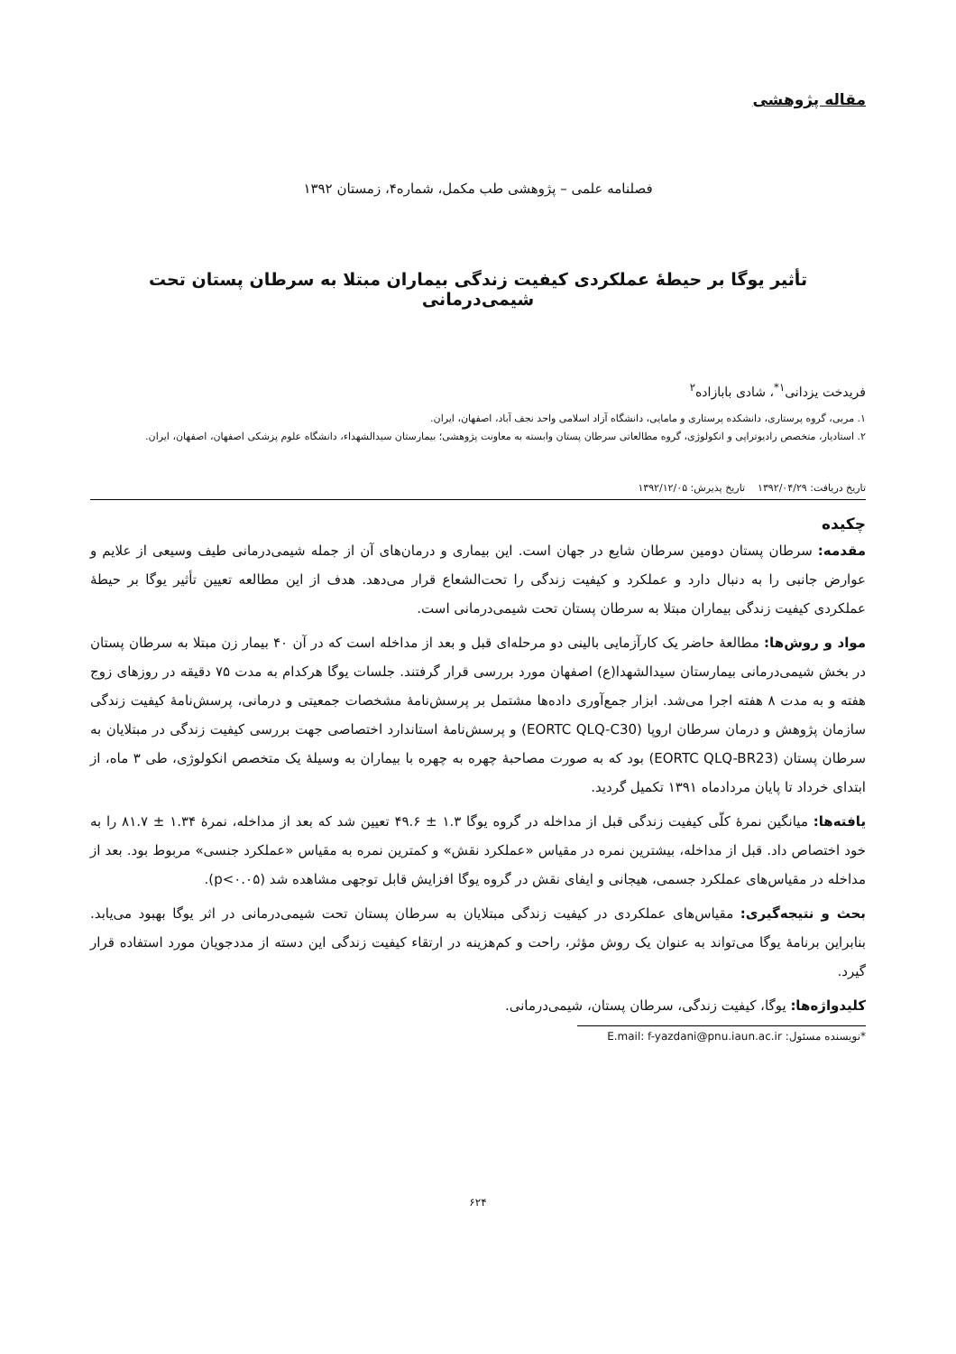مقاله پژوهشی
فصلنامه علمی – پژوهشی طب مکمل، شماره۴، زمستان ۱۳۹۲
تأثیر یوگا بر حیطهٔ عملکردی کیفیت زندگی بیماران مبتلا به سرطان پستان تحت شیمی‌درمانی
فریدخت یزدانی<sup>۱*</sup>، شادی بابازاده<sup>۲</sup>
۱. مربی، گروه پرستاری، دانشکده پرستاری و مامایی، دانشگاه آزاد اسلامی واحد نجف آباد، اصفهان، ایران.
۲. استادیار، متخصص رادیوتراپی و انکولوژی، گروه مطالعاتی سرطان پستان وابسته به معاونت پژوهشی؛ بیمارستان سیدالشهداء، دانشگاه علوم پزشکی اصفهان، اصفهان، ایران.
تاریخ دریافت: ۱۳۹۲/۰۴/۲۹ تاریخ پذیرش: ۱۳۹۲/۱۲/۰۵
چکیده
مقدمه: سرطان پستان دومین سرطان شایع در جهان است. این بیماری و درمان‌های آن از جمله شیمی‌درمانی طیف وسیعی از علایم و عوارض جانبی را به دنبال دارد و عملکرد و کیفیت زندگی را تحت‌الشعاع قرار می‌دهد. هدف از این مطالعه تعیین تأثیر یوگا بر حیطهٔ عملکردی کیفیت زندگی بیماران مبتلا به سرطان پستان تحت شیمی‌درمانی است.
مواد و روش‌ها: مطالعهٔ حاضر یک کارآزمایی بالینی دو مرحله‌ای قبل و بعد از مداخله است که در آن ۴۰ بیمار زن مبتلا به سرطان پستان در بخش شیمی‌درمانی بیمارستان سیدالشهدا(ع) اصفهان مورد بررسی قرار گرفتند. جلسات یوگا هرکدام به مدت ۷۵ دقیقه در روزهای زوج هفته و به مدت ۸ هفته اجرا می‌شد. ابزار جمع‌آوری داده‌ها مشتمل بر پرسش‌نامهٔ مشخصات جمعیتی و درمانی، پرسش‌نامهٔ کیفیت زندگی سازمان پژوهش و درمان سرطان اروپا (EORTC QLQ-C30) و پرسش‌نامهٔ استاندارد اختصاصی جهت بررسی کیفیت زندگی در مبتلایان به سرطان پستان (EORTC QLQ-BR23) بود که به صورت مصاحبهٔ چهره به چهره با بیماران به وسیلهٔ یک متخصص انکولوژی، طی ۳ ماه، از ابتدای خرداد تا پایان مردادماه ۱۳۹۱ تکمیل گردید.
یافته‌ها: میانگین نمرهٔ کلّی کیفیت زندگی قبل از مداخله در گروه یوگا ۱.۳ ± ۴۹.۶ تعیین شد که بعد از مداخله، نمرهٔ ۱.۳۴ ± ۸۱.۷ را به خود اختصاص داد. قبل از مداخله، بیشترین نمره در مقیاس «عملکرد نقش» و کمترین نمره به مقیاس «عملکرد جنسی» مربوط بود. بعد از مداخله در مقیاس‌های عملکرد جسمی، هیجانی و ایفای نقش در گروه یوگا افزایش قابل توجهی مشاهده شد (p<۰.۰۵).
بحث و نتیجه‌گیری: مقیاس‌های عملکردی در کیفیت زندگی مبتلایان به سرطان پستان تحت شیمی‌درمانی در اثر یوگا بهبود می‌یابد. بنابراین برنامهٔ یوگا می‌تواند به عنوان یک روش مؤثر، راحت و کم‌هزینه در ارتقاء کیفیت زندگی این دسته از مددجویان مورد استفاده قرار گیرد.
کلیدواژه‌ها: یوگا، کیفیت زندگی، سرطان پستان، شیمی‌درمانی.
*نویسنده مسئول: E.mail: f-yazdani@pnu.iaun.ac.ir
۶۲۴